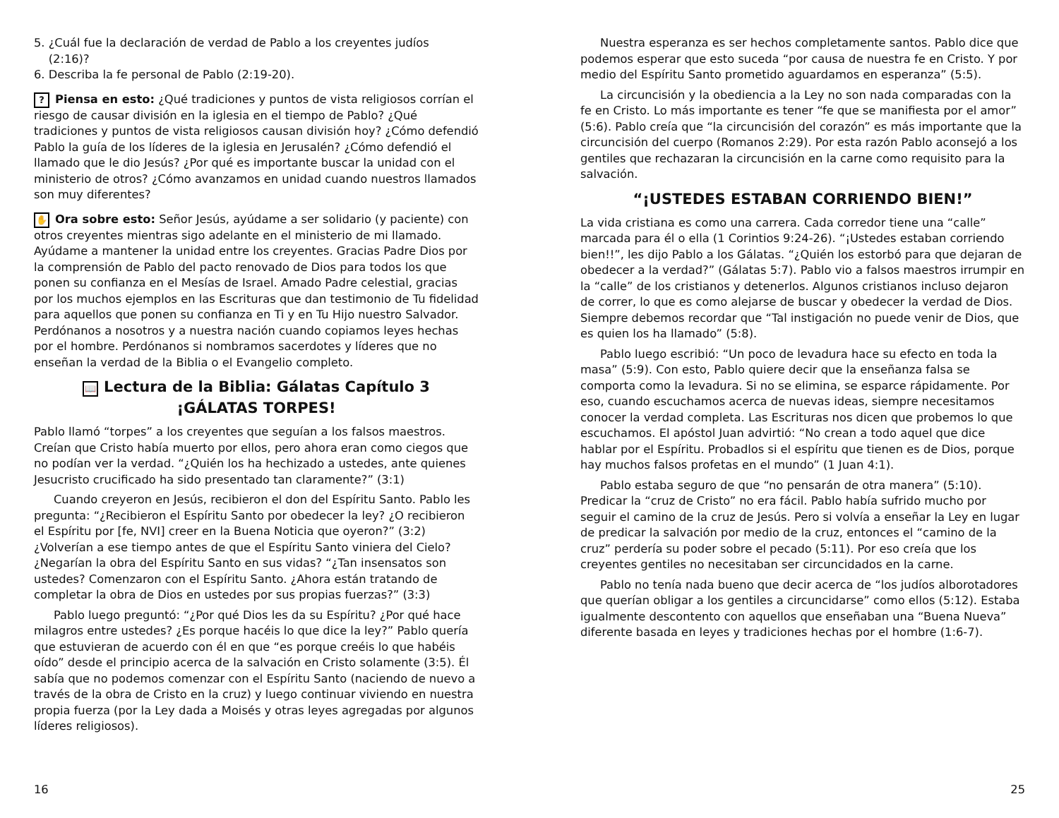5. ¿Cuál fue la declaración de verdad de Pablo a los creyentes judíos
(2:16)?
6. Describa la fe personal de Pablo (2:19-20).
? Piensa en esto: ¿Qué tradiciones y puntos de vista religiosos corrían el riesgo de causar división en la iglesia en el tiempo de Pablo? ¿Qué tradiciones y puntos de vista religiosos causan división hoy? ¿Cómo defendió Pablo la guía de los líderes de la iglesia en Jerusalén? ¿Cómo defendió el llamado que le dio Jesús? ¿Por qué es importante buscar la unidad con el ministerio de otros? ¿Cómo avanzamos en unidad cuando nuestros llamados son muy diferentes?
✋ Ora sobre esto: Señor Jesús, ayúdame a ser solidario (y paciente) con otros creyentes mientras sigo adelante en el ministerio de mi llamado. Ayúdame a mantener la unidad entre los creyentes. Gracias Padre Dios por la comprensión de Pablo del pacto renovado de Dios para todos los que ponen su confianza en el Mesías de Israel. Amado Padre celestial, gracias por los muchos ejemplos en las Escrituras que dan testimonio de Tu fidelidad para aquellos que ponen su confianza en Ti y en Tu Hijo nuestro Salvador. Perdónanos a nosotros y a nuestra nación cuando copiamos leyes hechas por el hombre. Perdónanos si nombramos sacerdotes y líderes que no enseñan la verdad de la Biblia o el Evangelio completo.
📖 Lectura de la Biblia: Gálatas Capítulo 3
¡GÁLATAS TORPES!
Pablo llamó “torpes” a los creyentes que seguían a los falsos maestros. Creían que Cristo había muerto por ellos, pero ahora eran como ciegos que no podían ver la verdad. “¿Quién los ha hechizado a ustedes, ante quienes Jesucristo crucificado ha sido presentado tan claramente?” (3:1)
Cuando creyeron en Jesús, recibieron el don del Espíritu Santo. Pablo les pregunta: “¿Recibieron el Espíritu Santo por obedecer la ley? ¿O recibieron el Espíritu por [fe, NVI] creer en la Buena Noticia que oyeron?” (3:2) ¿Volverían a ese tiempo antes de que el Espíritu Santo viniera del Cielo? ¿Negarían la obra del Espíritu Santo en sus vidas? “¿Tan insensatos son ustedes? Comenzaron con el Espíritu Santo. ¿Ahora están tratando de completar la obra de Dios en ustedes por sus propias fuerzas?” (3:3)
Pablo luego preguntó: “¿Por qué Dios les da su Espíritu? ¿Por qué hace milagros entre ustedes? ¿Es porque hacéis lo que dice la ley?” Pablo quería que estuvieran de acuerdo con él en que “es porque creéis lo que habéis oído” desde el principio acerca de la salvación en Cristo solamente (3:5). Él sabía que no podemos comenzar con el Espíritu Santo (naciendo de nuevo a través de la obra de Cristo en la cruz) y luego continuar viviendo en nuestra propia fuerza (por la Ley dada a Moisés y otras leyes agregadas por algunos líderes religiosos).
16
Nuestra esperanza es ser hechos completamente santos. Pablo dice que podemos esperar que esto suceda “por causa de nuestra fe en Cristo. Y por medio del Espíritu Santo prometido aguardamos en esperanza” (5:5).
La circuncisión y la obediencia a la Ley no son nada comparadas con la fe en Cristo. Lo más importante es tener “fe que se manifiesta por el amor” (5:6). Pablo creía que “la circuncisión del corazón” es más importante que la circuncisión del cuerpo (Romanos 2:29). Por esta razón Pablo aconsejó a los gentiles que rechazaran la circuncisión en la carne como requisito para la salvación.
“¡USTEDES ESTABAN CORRIENDO BIEN!”
La vida cristiana es como una carrera. Cada corredor tiene una “calle” marcada para él o ella (1 Corintios 9:24-26). “¡Ustedes estaban corriendo bien!!”, les dijo Pablo a los Gálatas. “¿Quién los estorbó para que dejaran de obedecer a la verdad?” (Gálatas 5:7). Pablo vio a falsos maestros irrumpir en la “calle” de los cristianos y detenerlos. Algunos cristianos incluso dejaron de correr, lo que es como alejarse de buscar y obedecer la verdad de Dios. Siempre debemos recordar que “Tal instigación no puede venir de Dios, que es quien los ha llamado” (5:8).
Pablo luego escribió: “Un poco de levadura hace su efecto en toda la masa” (5:9). Con esto, Pablo quiere decir que la enseñanza falsa se comporta como la levadura. Si no se elimina, se esparce rápidamente. Por eso, cuando escuchamos acerca de nuevas ideas, siempre necesitamos conocer la verdad completa. Las Escrituras nos dicen que probemos lo que escuchamos. El apóstol Juan advirtió: “No crean a todo aquel que dice hablar por el Espíritu. Probadlos si el espíritu que tienen es de Dios, porque hay muchos falsos profetas en el mundo” (1 Juan 4:1).
Pablo estaba seguro de que “no pensarán de otra manera” (5:10). Predicar la “cruz de Cristo” no era fácil. Pablo había sufrido mucho por seguir el camino de la cruz de Jesús. Pero si volvía a enseñar la Ley en lugar de predicar la salvación por medio de la cruz, entonces el “camino de la cruz” perdería su poder sobre el pecado (5:11). Por eso creía que los creyentes gentiles no necesitaban ser circuncidados en la carne.
Pablo no tenía nada bueno que decir acerca de “los judíos alborotadores que querían obligar a los gentiles a circuncidarse” como ellos (5:12). Estaba igualmente descontento con aquellos que enseñaban una “Buena Nueva” diferente basada en leyes y tradiciones hechas por el hombre (1:6-7).
25